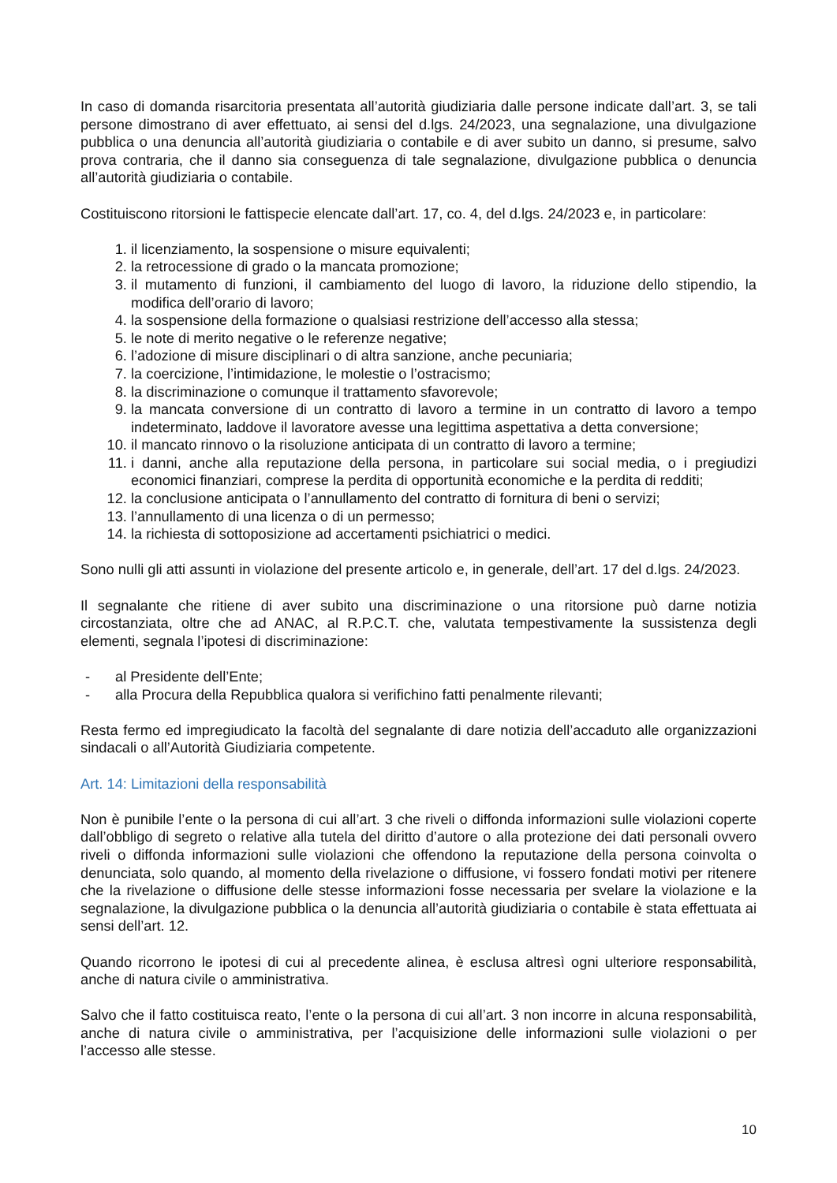In caso di domanda risarcitoria presentata all’autorità giudiziaria dalle persone indicate dall’art. 3, se tali persone dimostrano di aver effettuato, ai sensi del d.lgs. 24/2023, una segnalazione, una divulgazione pubblica o una denuncia all’autorità giudiziaria o contabile e di aver subito un danno, si presume, salvo prova contraria, che il danno sia conseguenza di tale segnalazione, divulgazione pubblica o denuncia all’autorità giudiziaria o contabile.
Costituiscono ritorsioni le fattispecie elencate dall’art. 17, co. 4, del d.lgs. 24/2023 e, in particolare:
1. il licenziamento, la sospensione o misure equivalenti;
2. la retrocessione di grado o la mancata promozione;
3. il mutamento di funzioni, il cambiamento del luogo di lavoro, la riduzione dello stipendio, la modifica dell’orario di lavoro;
4. la sospensione della formazione o qualsiasi restrizione dell’accesso alla stessa;
5. le note di merito negative o le referenze negative;
6. l’adozione di misure disciplinari o di altra sanzione, anche pecuniaria;
7. la coercizione, l’intimidazione, le molestie o l’ostracismo;
8. la discriminazione o comunque il trattamento sfavorevole;
9. la mancata conversione di un contratto di lavoro a termine in un contratto di lavoro a tempo indeterminato, laddove il lavoratore avesse una legittima aspettativa a detta conversione;
10. il mancato rinnovo o la risoluzione anticipata di un contratto di lavoro a termine;
11. i danni, anche alla reputazione della persona, in particolare sui social media, o i pregiudizi economici finanziari, comprese la perdita di opportunità economiche e la perdita di redditi;
12. la conclusione anticipata o l’annullamento del contratto di fornitura di beni o servizi;
13. l’annullamento di una licenza o di un permesso;
14. la richiesta di sottoposizione ad accertamenti psichiatrici o medici.
Sono nulli gli atti assunti in violazione del presente articolo e, in generale, dell’art. 17 del d.lgs. 24/2023.
Il segnalante che ritiene di aver subito una discriminazione o una ritorsione può darne notizia circostanziata, oltre che ad ANAC, al R.P.C.T. che, valutata tempestivamente la sussistenza degli elementi, segnala l’ipotesi di discriminazione:
- al Presidente dell’Ente;
- alla Procura della Repubblica qualora si verifichino fatti penalmente rilevanti;
Resta fermo ed impregiudicato la facoltà del segnalante di dare notizia dell’accaduto alle organizzazioni sindacali o all’Autorità Giudiziaria competente.
Art. 14: Limitazioni della responsabilità
Non è punibile l’ente o la persona di cui all’art. 3 che riveli o diffonda informazioni sulle violazioni coperte dall’obbligo di segreto o relative alla tutela del diritto d’autore o alla protezione dei dati personali ovvero riveli o diffonda informazioni sulle violazioni che offendono la reputazione della persona coinvolta o denunciata, solo quando, al momento della rivelazione o diffusione, vi fossero fondati motivi per ritenere che la rivelazione o diffusione delle stesse informazioni fosse necessaria per svelare la violazione e la segnalazione, la divulgazione pubblica o la denuncia all’autorità giudiziaria o contabile è stata effettuata ai sensi dell’art. 12.
Quando ricorrono le ipotesi di cui al precedente alinea, è esclusa altresì ogni ulteriore responsabilità, anche di natura civile o amministrativa.
Salvo che il fatto costituisca reato, l’ente o la persona di cui all’art. 3 non incorre in alcuna responsabilità, anche di natura civile o amministrativa, per l’acquisizione delle informazioni sulle violazioni o per l’accesso alle stesse.
10